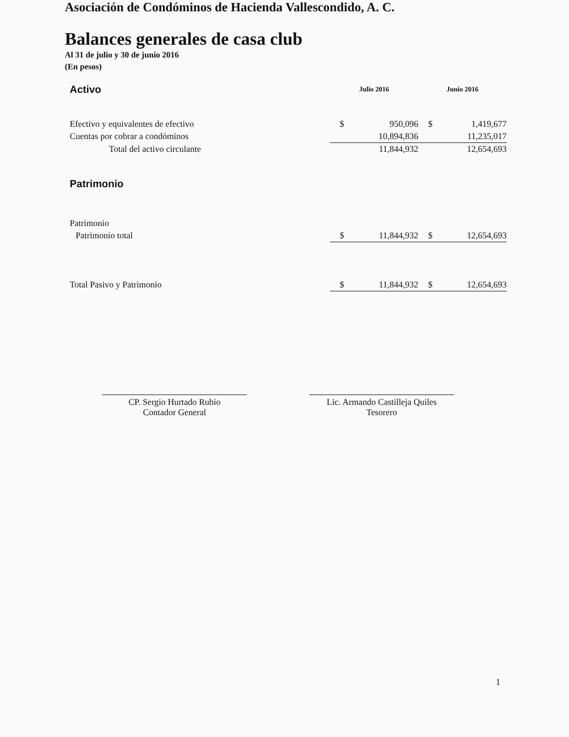Asociación de Condóminos de Hacienda Vallescondido, A. C.
Balances generales de casa club
Al 31 de julio y 30 de junio 2016
(En pesos)
| Activo | Julio 2016 | | Junio 2016 | |
| --- | --- | --- | --- | --- |
| Efectivo y equivalentes de efectivo | $ | 950,096 | $ | 1,419,677 |
| Cuentas por cobrar a condóminos | | 10,894,836 | | 11,235,017 |
| Total del activo circulante | | 11,844,932 | | 12,654,693 |
| Patrimonio | | | | |
| Patrimonio | | | | |
| Patrimonio total | $ | 11,844,932 | $ | 12,654,693 |
| Total Pasivo y Patrimonio | $ | 11,844,932 | $ | 12,654,693 |
CP. Sergio Hurtado Rubio
Contador General
Lic. Armando Castilleja Quiles
Tesorero
1